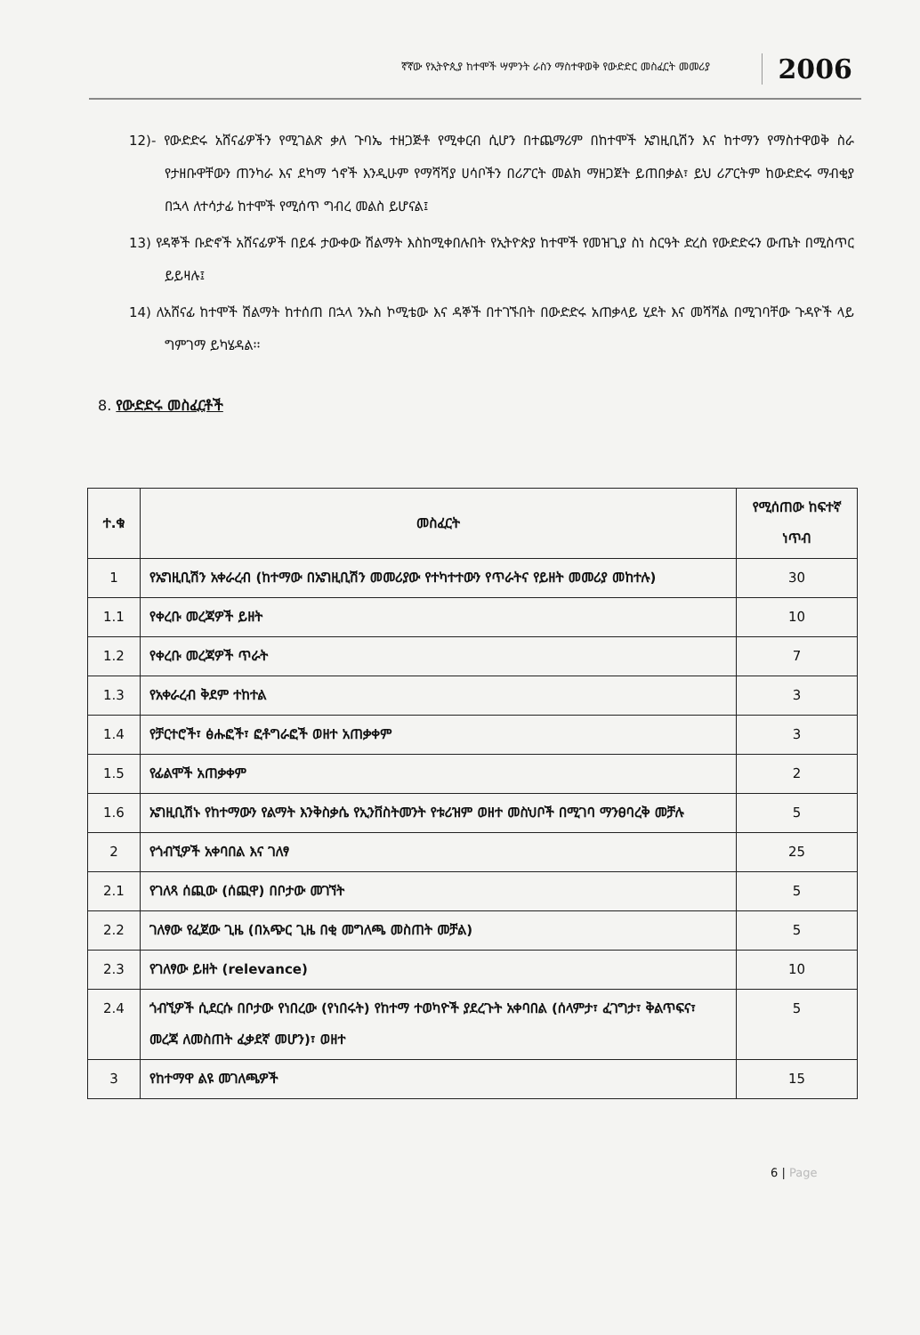ኛኛው የኢትዮጲያ ከተሞች ሣምንት ራስን ማስተዋወቅ የውድድር መስፈርት መመሪያ 2006
12)- የውድድሩ አሸናፊዎችን የሚገልጽ ቃለ ጉባኤ ተዘጋጅቶ የሚቀርብ ሲሆን በተጨማሪም በከተሞች ኤግዚቢሽን እና ከተማን የማስተዋወቅ ስራ የታዘቡዋቸውን ጠንካራ እና ደካማ ጎኖች እንዲሁም የማሻሻያ ሀሳቦችን በሪፖርት መልክ ማዘጋጀት ይጠበቃል፣ ይህ ሪፖርትም ከውድድሩ ማብቂያ በኋላ ለተሳታፊ ከተሞች የሚሰጥ ግብረ መልስ ይሆናል፤
13) የዳኞች ቡድኖች አሸናፊዎች በይፋ ታውቀው ሽልማት እስከሚቀበሉበት የኢትዮጵያ ከተሞች የመዝጊያ ስነ ስርዓት ድረስ የውድድሩን ውጤት በሚስጥር ይይዛሉ፤
14) ለአሸናፊ ከተሞች ሽልማት ከተሰጠ በኋላ ንኡስ ኮሚቴው እና ዳኞች በተገኙበት በውድድሩ አጠቃላይ ሂደት እና መሻሻል በሚገባቸው ጉዳዮች ላይ ግምገማ ይካሄዳል፡፡
8. የውድድሩ መስፈርቶች
| ተ.ቁ | መስፈርት | የሚሰጠው ከፍተኛ ነጥብ |
| --- | --- | --- |
| 1 | የኤግዚቢሽን አቀራረብ (ከተማው በኤግዚቢሽን መመሪያው የተካተተውን የጥራትና የይዘት መመሪያ መከተሉ) | 30 |
| 1.1 | የቀረቡ መረጃዎች ይዘት | 10 |
| 1.2 | የቀረቡ መረጃዎች ጥራት | 7 |
| 1.3 | የአቀራረብ ቅደም ተከተል | 3 |
| 1.4 | የቻርተሮች፣ ፅሑፎች፣ ፎቶግራፎች ወዘተ አጠቃቀም | 3 |
| 1.5 | የፊልሞች አጠቃቀም | 2 |
| 1.6 | ኤግዚቢሽኑ የከተማውን የልማት እንቅስቃሴ የኢንቨስትመንት የቱሪዝም ወዘተ መስህቦች በሚገባ ማንፀባረቅ መቻሉ | 5 |
| 2 | የጎብኚዎች አቀባበል እና ገለፃ | 25 |
| 2.1 | የገለጻ ሰጪው (ሰጪዋ) በቦታው መገኘት | 5 |
| 2.2 | ገለፃው የፈጀው ጊዜ (በአጭር ጊዜ በቂ መግለጫ መስጠት መቻል) | 5 |
| 2.3 | የገለፃው ይዘት (relevance) | 10 |
| 2.4 | ጎብኚዎች ሲደርሱ በቦታው የነበረው (የነበሩት) የከተማ ተወካዮች ያደረጉት አቀባበል (ሰላምታ፣ ፈገግታ፣ ቅልጥፍና፣ መረጃ ለመስጠት ፈቃደኛ መሆን)፣ ወዘተ | 5 |
| 3 | የከተማዋ ልዩ መገለጫዎች | 15 |
6 | Page